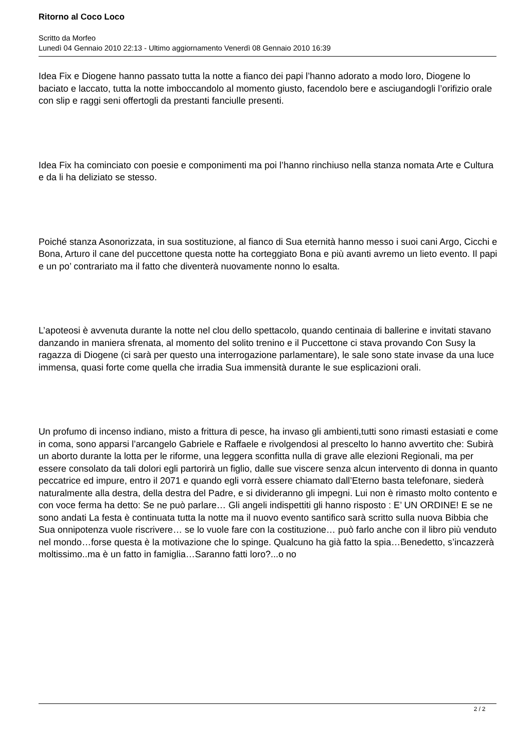Ritorno al Coco Loco
Scritto da Morfeo
Lunedì 04 Gennaio 2010 22:13 - Ultimo aggiornamento Venerdì 08 Gennaio 2010 16:39
Idea Fix e Diogene hanno passato tutta la notte a fianco dei papi l’hanno adorato a modo loro, Diogene lo baciato e laccato, tutta la notte imboccandolo al momento giusto, facendolo bere e asciugandogli l’orifizio orale con slip e raggi seni offertogli da prestanti fanciulle presenti.
Idea Fix ha cominciato con poesie e componimenti ma poi l’hanno rinchiuso nella stanza nomata Arte e Cultura e da li ha deliziato se stesso.
Poiché stanza Asonorizzata, in sua sostituzione, al fianco di Sua eternità hanno messo i suoi cani Argo, Cicchi e Bona, Arturo il cane del puccettone questa notte ha corteggiato Bona e più avanti avremo un lieto evento. Il papi e un po’ contrariato ma il fatto che diventerà nuovamente nonno lo esalta.
L’apoteosi è avvenuta durante la notte nel clou dello spettacolo, quando centinaia di ballerine e invitati stavano danzando in maniera sfrenata, al momento del solito trenino e il Puccettone ci stava provando Con Susy la ragazza di Diogene (ci sarà per questo una interrogazione parlamentare), le sale sono state invase da una luce immensa, quasi forte come quella che irradia Sua immensità durante le sue esplicazioni orali.
Un profumo di incenso indiano, misto a frittura di pesce, ha invaso gli ambienti,tutti sono rimasti estasiati e come in coma, sono apparsi l’arcangelo Gabriele e Raffaele e rivolgendosi al prescelto lo hanno avvertito che: Subirà un aborto durante la lotta per le riforme, una leggera sconfitta nulla di grave alle elezioni Regionali, ma per essere consolato da tali dolori egli partorirà un figlio, dalle sue viscere senza alcun intervento di donna in quanto peccatrice ed impure, entro il 2071 e quando egli vorrà essere chiamato dall’Eterno basta telefonare, siederà naturalmente alla destra, della destra del Padre, e si divideranno gli impegni. Lui non è rimasto molto contento e con voce ferma ha detto: Se ne può parlare… Gli angeli indispettiti gli hanno risposto : E’ UN ORDINE! E se ne sono andati La festa è continuata tutta la notte ma il nuovo evento santifico sarà scritto sulla nuova Bibbia che Sua onnipotenza vuole riscrivere… se lo vuole fare con la costituzione… può farlo anche con il libro più venduto nel mondo…forse questa è la motivazione che lo spinge. Qualcuno ha già fatto la spia…Benedetto, s’incazzerà moltissimo..ma è un fatto in famiglia…Saranno fatti loro?...o no
2 / 2